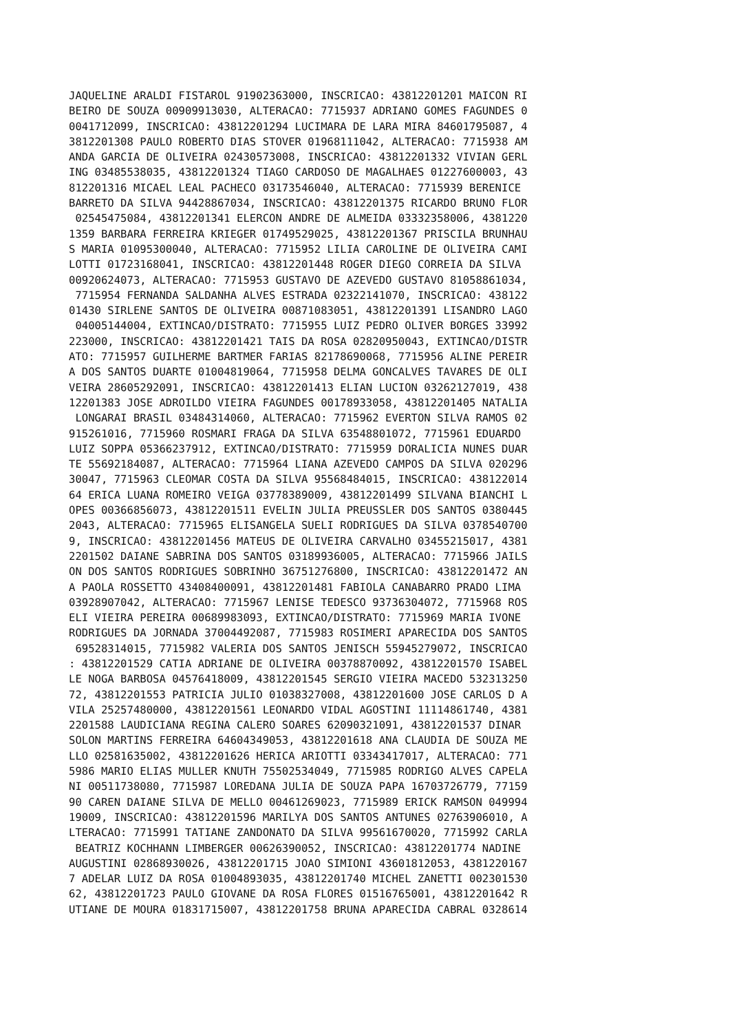JAQUELINE ARALDI FISTAROL 91902363000, INSCRICAO: 43812201201 MAICON RI
BEIRO DE SOUZA 00909913030, ALTERACAO: 7715937 ADRIANO GOMES FAGUNDES 0
0041712099, INSCRICAO: 43812201294 LUCIMARA DE LARA MIRA 84601795087, 4
3812201308 PAULO ROBERTO DIAS STOVER 01968111042, ALTERACAO: 7715938 AM
ANDA GARCIA DE OLIVEIRA 02430573008, INSCRICAO: 43812201332 VIVIAN GERL
ING 03485538035, 43812201324 TIAGO CARDOSO DE MAGALHAES 01227600003, 43
812201316 MICAEL LEAL PACHECO 03173546040, ALTERACAO: 7715939 BERENICE 
BARRETO DA SILVA 94428867034, INSCRICAO: 43812201375 RICARDO BRUNO FLOR
 02545475084, 43812201341 ELERCON ANDRE DE ALMEIDA 03332358006, 4381220
1359 BARBARA FERREIRA KRIEGER 01749529025, 43812201367 PRISCILA BRUNHAU
S MARIA 01095300040, ALTERACAO: 7715952 LILIA CAROLINE DE OLIVEIRA CAMI
LOTTI 01723168041, INSCRICAO: 43812201448 ROGER DIEGO CORREIA DA SILVA 
00920624073, ALTERACAO: 7715953 GUSTAVO DE AZEVEDO GUSTAVO 81058861034,
 7715954 FERNANDA SALDANHA ALVES ESTRADA 02322141070, INSCRICAO: 438122
01430 SIRLENE SANTOS DE OLIVEIRA 00871083051, 43812201391 LISANDRO LAGO
 04005144004, EXTINCAO/DISTRATO: 7715955 LUIZ PEDRO OLIVER BORGES 33992
223000, INSCRICAO: 43812201421 TAIS DA ROSA 02820950043, EXTINCAO/DISTR
ATO: 7715957 GUILHERME BARTMER FARIAS 82178690068, 7715956 ALINE PEREIR
A DOS SANTOS DUARTE 01004819064, 7715958 DELMA GONCALVES TAVARES DE OLI
VEIRA 28605292091, INSCRICAO: 43812201413 ELIAN LUCION 03262127019, 438
12201383 JOSE ADROILDO VIEIRA FAGUNDES 00178933058, 43812201405 NATALIA
 LONGARAI BRASIL 03484314060, ALTERACAO: 7715962 EVERTON SILVA RAMOS 02
915261016, 7715960 ROSMARI FRAGA DA SILVA 63548801072, 7715961 EDUARDO 
LUIZ SOPPA 05366237912, EXTINCAO/DISTRATO: 7715959 DORALICIA NUNES DUAR
TE 55692184087, ALTERACAO: 7715964 LIANA AZEVEDO CAMPOS DA SILVA 020296
30047, 7715963 CLEOMAR COSTA DA SILVA 95568484015, INSCRICAO: 438122014
64 ERICA LUANA ROMEIRO VEIGA 03778389009, 43812201499 SILVANA BIANCHI L
OPES 00366856073, 43812201511 EVELIN JULIA PREUSSLER DOS SANTOS 0380445
2043, ALTERACAO: 7715965 ELISANGELA SUELI RODRIGUES DA SILVA 0378540700
9, INSCRICAO: 43812201456 MATEUS DE OLIVEIRA CARVALHO 03455215017, 4381
2201502 DAIANE SABRINA DOS SANTOS 03189936005, ALTERACAO: 7715966 JAILS
ON DOS SANTOS RODRIGUES SOBRINHO 36751276800, INSCRICAO: 43812201472 AN
A PAOLA ROSSETTO 43408400091, 43812201481 FABIOLA CANABARRO PRADO LIMA 
03928907042, ALTERACAO: 7715967 LENISE TEDESCO 93736304072, 7715968 ROS
ELI VIEIRA PEREIRA 00689983093, EXTINCAO/DISTRATO: 7715969 MARIA IVONE 
RODRIGUES DA JORNADA 37004492087, 7715983 ROSIMERI APARECIDA DOS SANTOS
 69528314015, 7715982 VALERIA DOS SANTOS JENISCH 55945279072, INSCRICAO
: 43812201529 CATIA ADRIANE DE OLIVEIRA 00378870092, 43812201570 ISABEL
LE NOGA BARBOSA 04576418009, 43812201545 SERGIO VIEIRA MACEDO 532313250
72, 43812201553 PATRICIA JULIO 01038327008, 43812201600 JOSE CARLOS D A
VILA 25257480000, 43812201561 LEONARDO VIDAL AGOSTINI 11114861740, 4381
2201588 LAUDICIANA REGINA CALERO SOARES 62090321091, 43812201537 DINAR 
SOLON MARTINS FERREIRA 64604349053, 43812201618 ANA CLAUDIA DE SOUZA ME
LLO 02581635002, 43812201626 HERICA ARIOTTI 03343417017, ALTERACAO: 771
5986 MARIO ELIAS MULLER KNUTH 75502534049, 7715985 RODRIGO ALVES CAPELA
NI 00511738080, 7715987 LOREDANA JULIA DE SOUZA PAPA 16703726779, 77159
90 CAREN DAIANE SILVA DE MELLO 00461269023, 7715989 ERICK RAMSON 049994
19009, INSCRICAO: 43812201596 MARILYA DOS SANTOS ANTUNES 02763906010, A
LTERACAO: 7715991 TATIANE ZANDONATO DA SILVA 99561670020, 7715992 CARLA
 BEATRIZ KOCHHANN LIMBERGER 00626390052, INSCRICAO: 43812201774 NADINE 
AUGUSTINI 02868930026, 43812201715 JOAO SIMIONI 43601812053, 4381220167
7 ADELAR LUIZ DA ROSA 01004893035, 43812201740 MICHEL ZANETTI 002301530
62, 43812201723 PAULO GIOVANE DA ROSA FLORES 01516765001, 43812201642 R
UTIANE DE MOURA 01831715007, 43812201758 BRUNA APARECIDA CABRAL 0328614